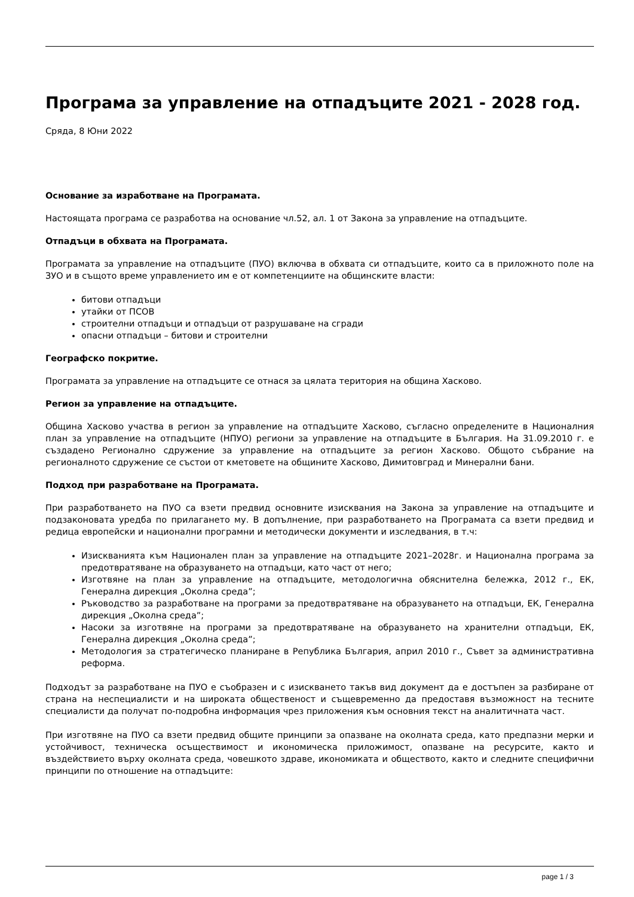Програма за управление на отпадъците 2021 - 2028 год.
Сряда, 8 Юни 2022
Основание за изработване на Програмата.
Настоящата програма се разработва на основание чл.52, ал. 1 от Закона за управление на отпадъците.
Отпадъци в обхвата на Програмата.
Програмата за управление на отпадъците (ПУО) включва в обхвата си отпадъците, които са в приложното поле на ЗУО и в същото време управлението им е от компетенциите на общинските власти:
битови отпадъци
утайки от ПСОВ
строителни отпадъци и отпадъци от разрушаване на сгради
опасни отпадъци – битови и строителни
Географско покритие.
Програмата за управление на отпадъците се отнася за цялата територия на община Хасково.
Регион за управление на отпадъците.
Община Хасково участва в регион за управление на отпадъците Хасково, съгласно определените в Националния план за управление на отпадъците (НПУО) региони за управление на отпадъците в България. На 31.09.2010 г. е създадено Регионално сдружение за управление на отпадъците за регион Хасково. Общото събрание на регионалното сдружение се състои от кметовете на общините Хасково, Димитовград и Минерални бани.
Подход при разработване на Програмата.
При разработването на ПУО са взети предвид основните изисквания на Закона за управление на отпадъците и подзаконовата уредба по прилагането му. В допълнение, при разработването на Програмата са взети предвид и редица европейски и национални програмни и методически документи и изследвания, в т.ч:
Изискванията към Национален план за управление на отпадъците 2021–2028г. и Национална програма за предотвратяване на образуването на отпадъци, като част от него;
Изготвяне на план за управление на отпадъците, методологична обяснителна бележка, 2012 г., ЕК, Генерална дирекция „Околна среда”;
Ръководство за разработване на програми за предотвратяване на образуването на отпадъци, ЕК, Генерална дирекция „Околна среда”;
Насоки за изготвяне на програми за предотвратяване на образуването на хранителни отпадъци, ЕК, Генерална дирекция „Околна среда”;
Методология за стратегическо планиране в Република България, април 2010 г., Съвет за административна реформа.
Подходът за разработване на ПУО е съобразен и с изискването такъв вид документ да е достъпен за разбиране от страна на неспециалисти и на широката общественост и същевременно да предоставя възможност на тесните специалисти да получат по-подробна информация чрез приложения към основния текст на аналитичната част.
При изготвяне на ПУО са взети предвид общите принципи за опазване на околната среда, като предпазни мерки и устойчивост, техническа осъществимост и икономическа приложимост, опазване на ресурсите, както и въздействието върху околната среда, човешкото здраве, икономиката и обществото, както и следните специфични принципи по отношение на отпадъците:
page 1 / 3